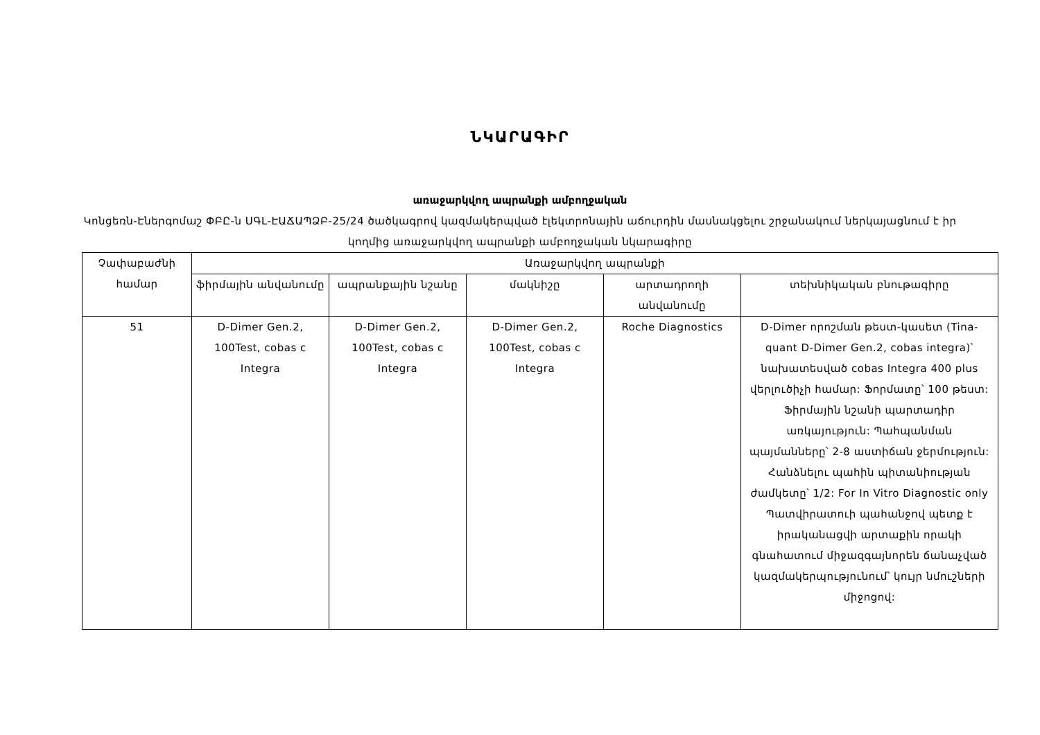ՆԿԱՐԱԳԻՐ
առաջարկվող ապրանքի ամբողջական
Կոնցեռն-Էներգոմաշ ՓԲԸ-ն ՍԳԼ-ԷԱՃԱՊՁԲ-25/24 ծածկագրով կազմակերպված էլեկտրոնային աճուրդին մասնակցելու շրջանակում ներկայացնում է իր կողմից առաջարկվող ապրանքի ամբողջական նկարագիրը
| Չափաբաժնի համար | Առաջարկվող ապրանքի | | | | |
| --- | --- | --- | --- | --- | --- |
| | ֆիրմային անվանումը | ապրանքային նշանը | մակնիշը | արտադրողի անվանումը | տեխնիկական բնութագիրը |
| 51 | D-Dimer Gen.2, 100Test, cobas c Integra | D-Dimer Gen.2, 100Test, cobas c Integra | D-Dimer Gen.2, 100Test, cobas c Integra | Roche Diagnostics | D-Dimer որոշման թեստ-կասետ (Tina-quant D-Dimer Gen.2, cobas integra)՝ նախատեսված cobas Integra 400 plus վերլուծիչի համար: Ֆորմատը՝ 100 թեստ: Ֆիրմային նշանի պարտադիր առկայություն: Պահպանման պայմանները՝ 2-8 աստիճան ջերմություն: Հանձնելու պահին պիտանիության ժամկետը՝ 1/2: For In Vitro Diagnostic only Պատվիրատուի պահանջով պետք է իրականացվի արտաքին որակի գնահատում միջազգայնորեն ճանաչված կազմակերպությունում՝ կույր նմուշների միջոցով: |